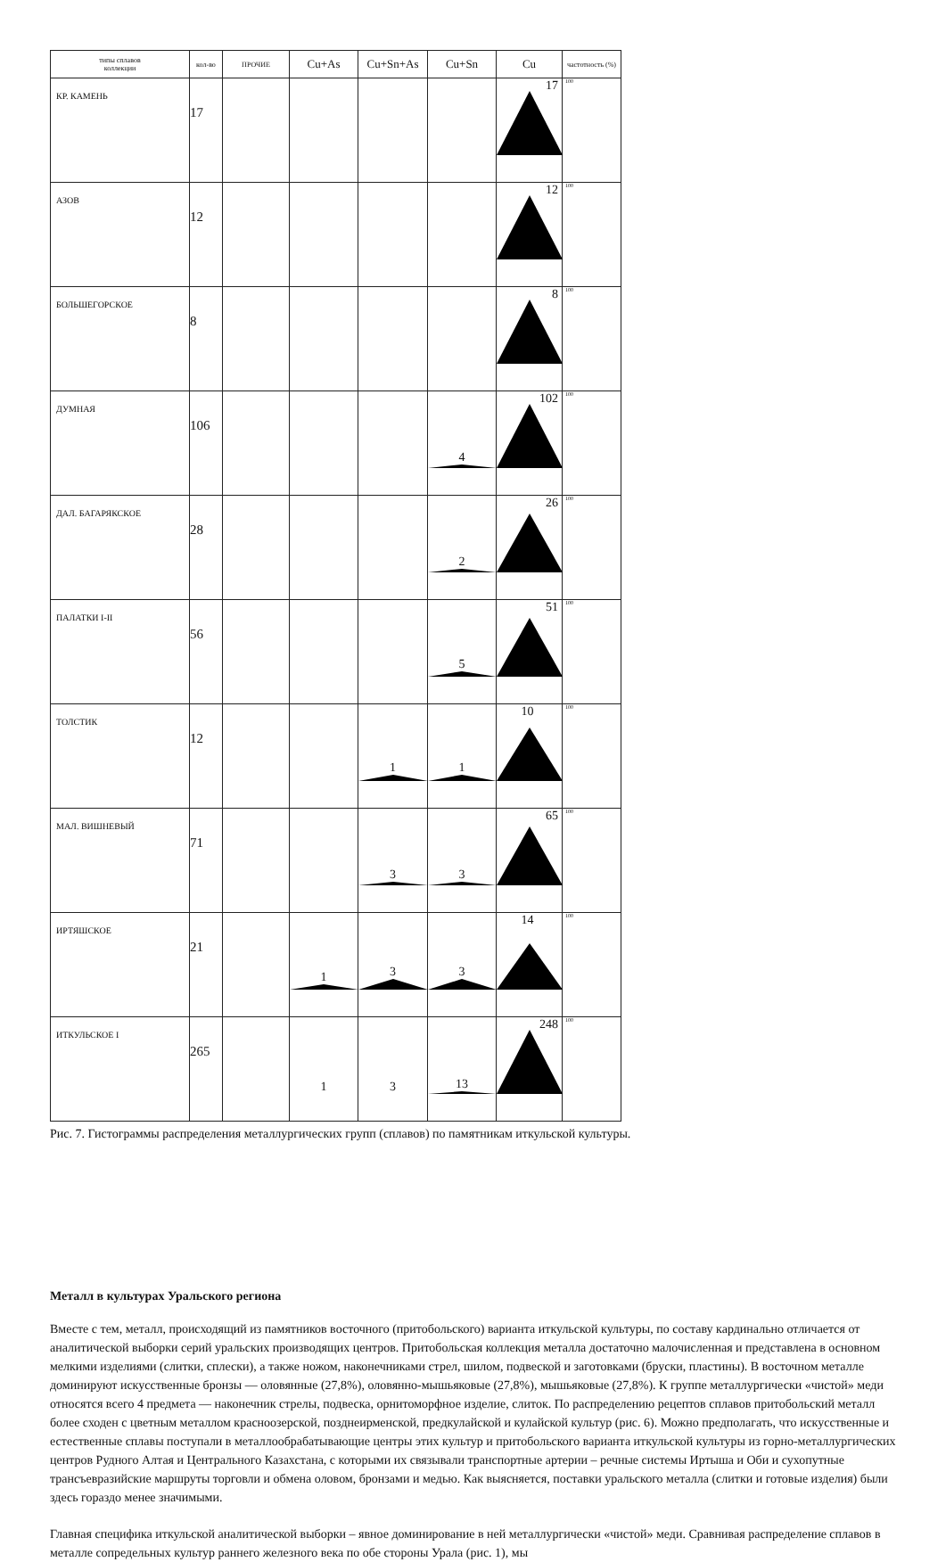| типы сплавов коллекции | кол-во | ПРОЧИЕ | Cu+As | Cu+Sn+As | Cu+Sn | Cu | частотность (%) |
| --- | --- | --- | --- | --- | --- | --- | --- |
| КР. КАМЕНЬ | 17 | | | | | 17 | 100 |
| АЗОВ | 12 | | | | | 12 | 100 |
| БОЛЬШЕГОРСКОЕ | 8 | | | | | 8 | 100 |
| ДУМНАЯ | 106 | | | | 4 | 102 | 100 |
| ДАЛ. БАГАРЯКСКОЕ | 28 | | | | 2 | 26 | 100 |
| ПАЛАТКИ I-II | 56 | | | | 5 | 51 | 100 |
| ТОЛСТИК | 12 | | | 1 | 1 | 10 | 100 |
| МАЛ. ВИШНЕВЫЙ | 71 | | | 3 | 3 | 65 | 100 |
| ИРТЯШСКОЕ | 21 | | 1 | 3 | 3 | 14 | 100 |
| ИТКУЛЬСКОЕ I | 265 | | 1 | 3 | 13 | 248 | 100 |
Рис. 7. Гистограммы распределения металлургических групп (сплавов) по памятникам иткульской культуры.
Металл в культурах Уральского региона
Вместе с тем, металл, происходящий из памятников восточного (притобольского) варианта иткульской культуры, по составу кардинально отличается от аналитической выборки серий уральских производящих центров. Притобольская коллекция металла достаточно малочисленная и представлена в основном мелкими изделиями (слитки, сплески), а также ножом, наконечниками стрел, шилом, подвеской и заготовками (бруски, пластины). В восточном металле доминируют искусственные бронзы — оловянные (27,8%), оловянно-мышьяковые (27,8%), мышьяковые (27,8%). К группе металлургически «чистой» меди относятся всего 4 предмета — наконечник стрелы, подвеска, орнитоморфное изделие, слиток. По распределению рецептов сплавов притобольский металл более сходен с цветным металлом красноозерской, позднеирменской, предкулайской и кулайской культур (рис. 6). Можно предполагать, что искусственные и естественные сплавы поступали в металлообрабатывающие центры этих культур и притобольского варианта иткульской культуры из горно-металлургических центров Рудного Алтая и Центрального Казахстана, с которыми их связывали транспортные артерии – речные системы Иртыша и Оби и сухопутные трансъевразийские маршруты торговли и обмена оловом, бронзами и медью. Как выясняется, поставки уральского металла (слитки и готовые изделия) были здесь гораздо менее значимыми.
Главная специфика иткульской аналитической выборки – явное доминирование в ней металлургически «чистой» меди. Сравнивая распределение сплавов в металле сопредельных культур раннего железного века по обе стороны Урала (рис. 1), мы